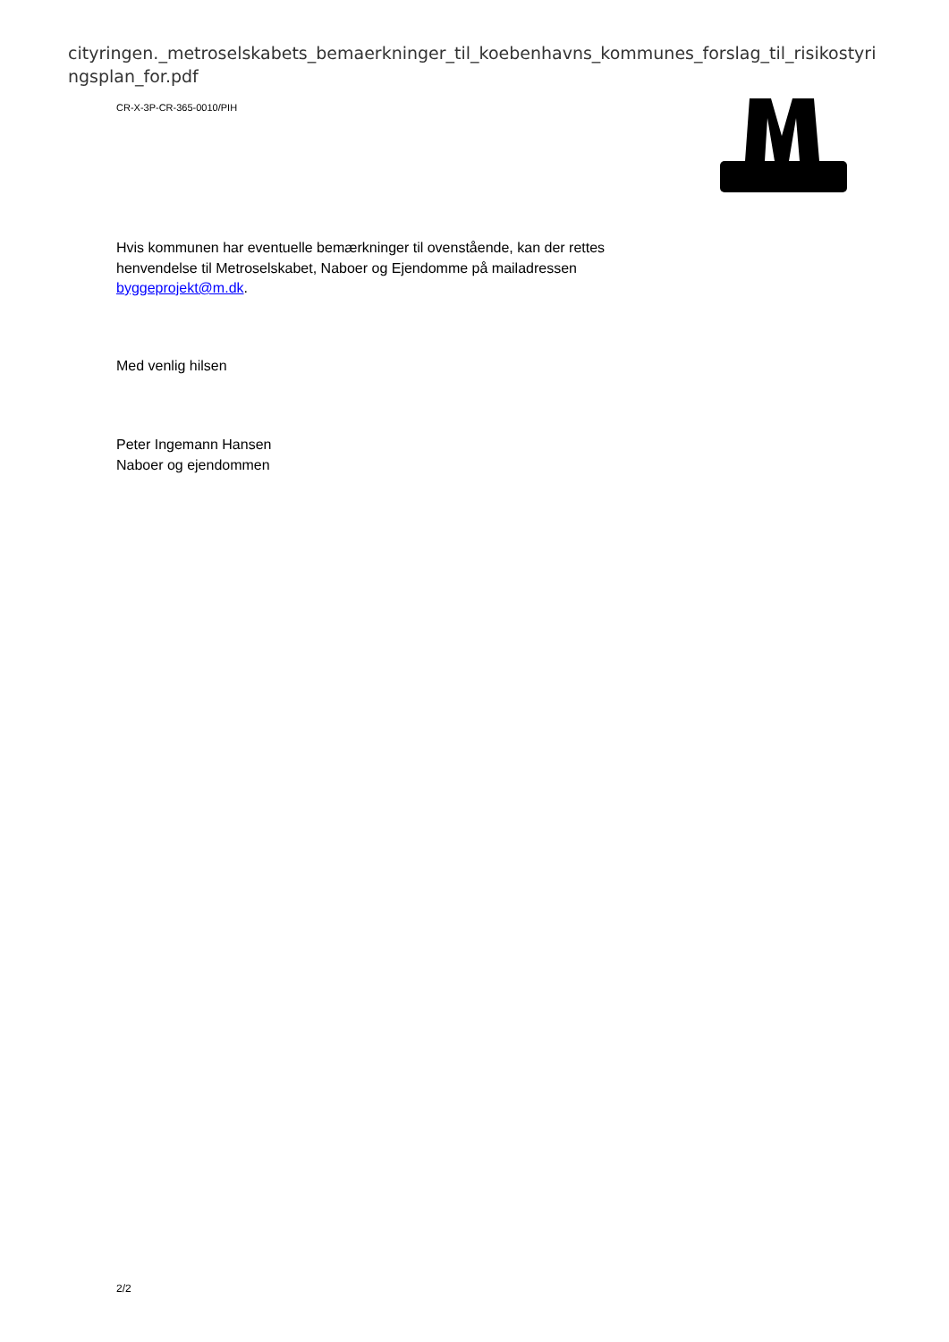cityringen._metroselskabets_bemaerkninger_til_koebenhavns_kommunes_forslag_til_risikostyringsplan_for.pdf
CR-X-3P-CR-365-0010/PIH
Hvis kommunen har eventuelle bemærkninger til ovenstående, kan der rettes henvendelse til Metroselskabet, Naboer og Ejendomme på mailadressen byggeprojekt@m.dk.
Med venlig hilsen
Peter Ingemann Hansen
Naboer og ejendommen
2/2